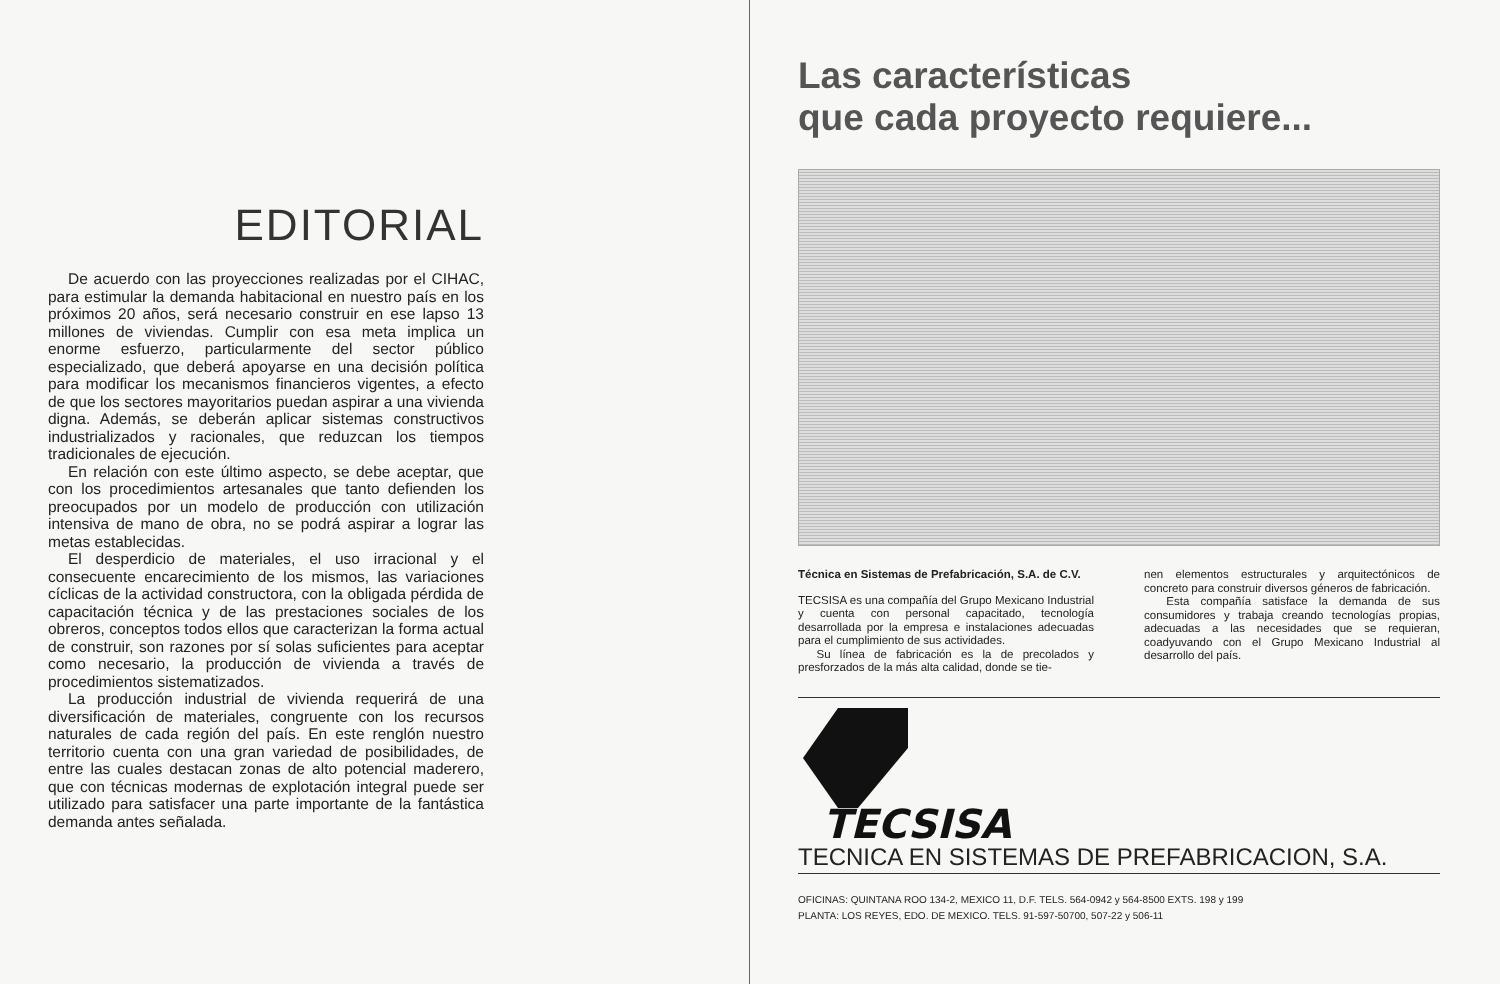EDITORIAL
De acuerdo con las proyecciones realizadas por el CIHAC, para estimular la demanda habitacional en nuestro país en los próximos 20 años, será necesario construir en ese lapso 13 millones de viviendas. Cumplir con esa meta implica un enorme esfuerzo, particularmente del sector público especializado, que deberá apoyarse en una decisión política para modificar los mecanismos financieros vigentes, a efecto de que los sectores mayoritarios puedan aspirar a una vivienda digna. Además, se deberán aplicar sistemas constructivos industrializados y racionales, que reduzcan los tiempos tradicionales de ejecución.
En relación con este último aspecto, se debe aceptar, que con los procedimientos artesanales que tanto defienden los preocupados por un modelo de producción con utilización intensiva de mano de obra, no se podrá aspirar a lograr las metas establecidas.
El desperdicio de materiales, el uso irracional y el consecuente encarecimiento de los mismos, las variaciones cíclicas de la actividad constructora, con la obligada pérdida de capacitación técnica y de las prestaciones sociales de los obreros, conceptos todos ellos que caracterizan la forma actual de construir, son razones por sí solas suficientes para aceptar como necesario, la producción de vivienda a través de procedimientos sistematizados.
La producción industrial de vivienda requerirá de una diversificación de materiales, congruente con los recursos naturales de cada región del país. En este renglón nuestro territorio cuenta con una gran variedad de posibilidades, de entre las cuales destacan zonas de alto potencial maderero, que con técnicas modernas de explotación integral puede ser utilizado para satisfacer una parte importante de la fantástica demanda antes señalada.
Las características
que cada proyecto requiere...
Técnica en Sistemas de Prefabricación, S.A. de C.V.
TECSISA es una compañía del Grupo Mexicano Industrial y cuenta con personal capacitado, tecnología desarrollada por la empresa e instalaciones adecuadas para el cumplimiento de sus actividades.
Su línea de fabricación es la de precolados y presforzados de la más alta calidad, donde se tie-
nen elementos estructurales y arquitectónicos de concreto para construir diversos géneros de fabricación.
Esta compañía satisface la demanda de sus consumidores y trabaja creando tecnologías propias, adecuadas a las necesidades que se requieran, coadyuvando con el Grupo Mexicano Industrial al desarrollo del país.
TECSISA
TECNICA EN SISTEMAS DE PREFABRICACION, S.A.
OFICINAS: QUINTANA ROO 134-2, MEXICO 11, D.F. TELS. 564-0942 y 564-8500 EXTS. 198 y 199
PLANTA: LOS REYES, EDO. DE MEXICO. TELS. 91-597-50700, 507-22 y 506-11